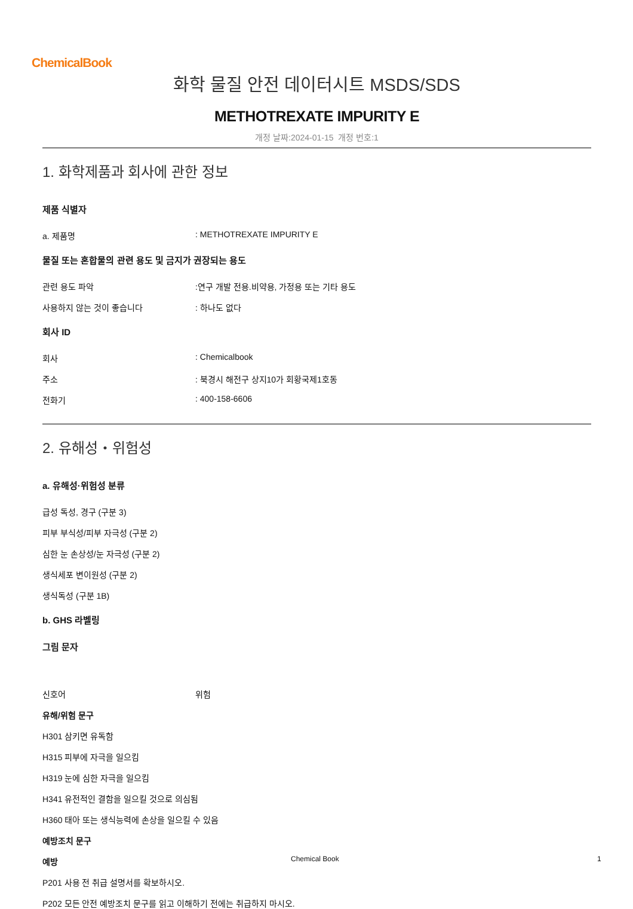ChemicalBook
화학 물질 안전 데이터시트 MSDS/SDS
METHOTREXATE IMPURITY E
개정 날짜:2024-01-15 개정 번호:1
1. 화학제품과 회사에 관한 정보
제품 식별자
a. 제품명: METHOTREXATE IMPURITY E
물질 또는 혼합물의 관련 용도 및 금지가 권장되는 용도
관련 용도 파악:연구 개발 전용.비약용, 가정용 또는 기타 용도
사용하지 않는 것이 좋습니다: 하나도 없다
회사 ID
회사: Chemicalbook
주소: 북경시 해전구 상지10가 회황국제1호동
전화기: 400-158-6606
2. 유해성・위험성
a. 유해성·위험성 분류
급성 독성, 경구 (구분 3)
피부 부식성/피부 자극성 (구분 2)
심한 눈 손상성/눈 자극성 (구분 2)
생식세포 변이원성 (구분 2)
생식독성 (구분 1B)
b. GHS 라벨링
그림 문자
신호어 위험
유해/위험 문구
H301 삼키면 유독함
H315 피부에 자극을 일으킴
H319 눈에 심한 자극을 일으킴
H341 유전적인 결함을 일으킬 것으로 의심됨
H360 태아 또는 생식능력에 손상을 일으킬 수 있음
예방조치 문구
예방
P201 사용 전 취급 설명서를 확보하시오.
P202 모든 안전 예방조치 문구를 읽고 이해하기 전에는 취급하지 마시오.
Chemical Book 1